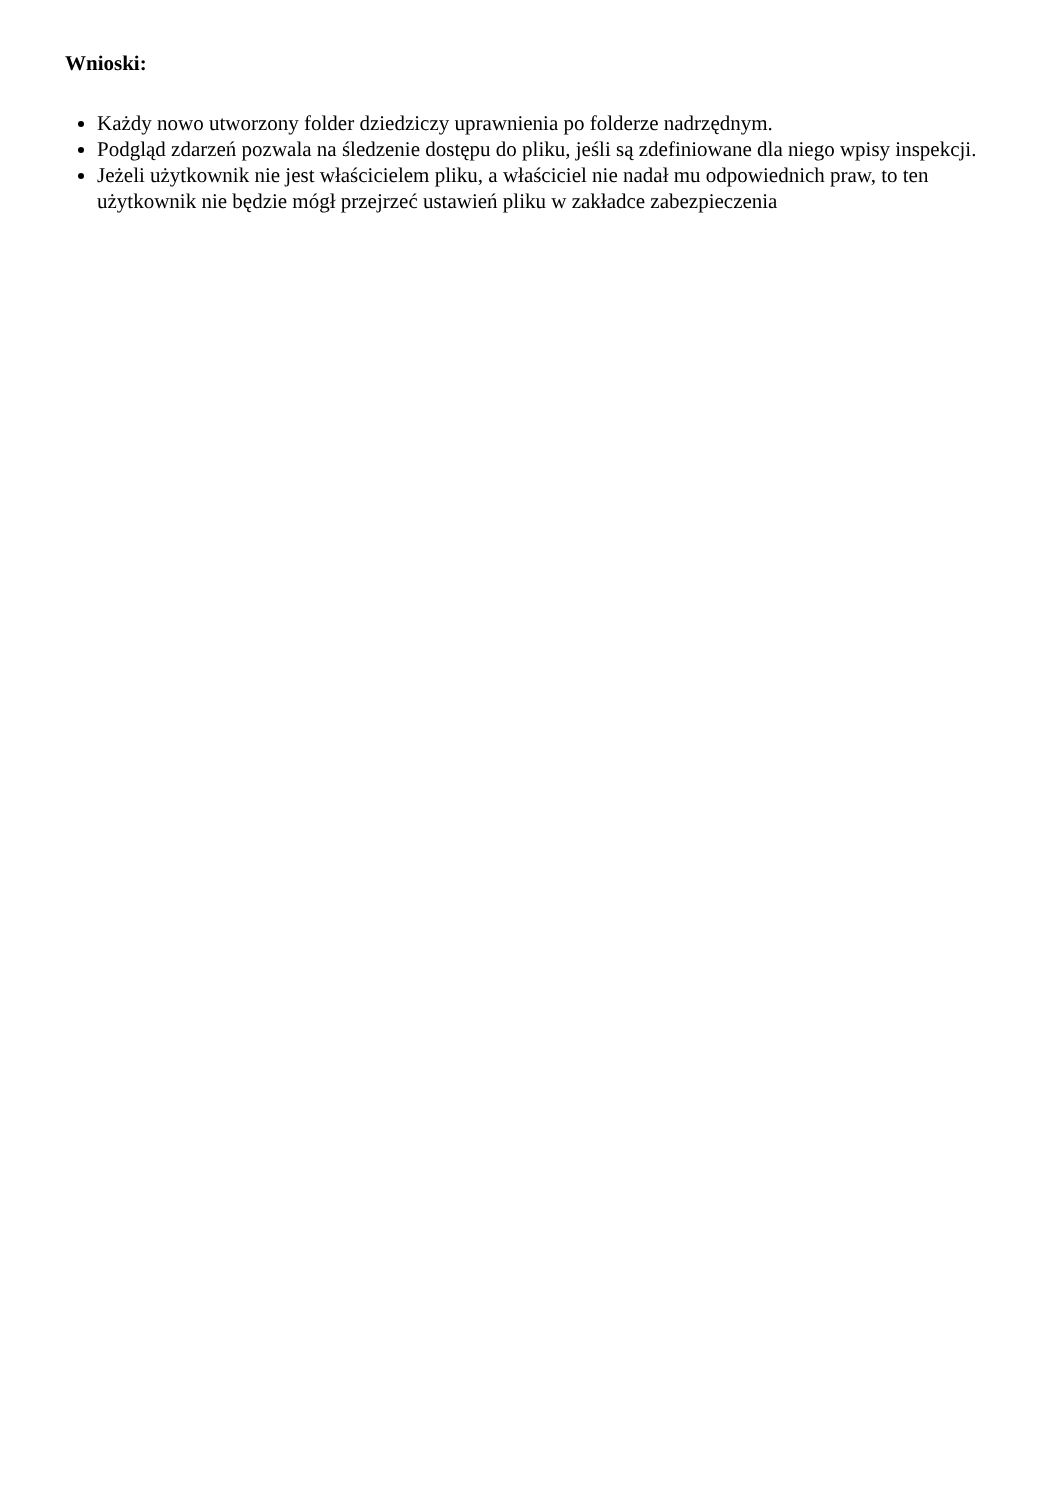Wnioski:
Każdy nowo utworzony folder dziedziczy uprawnienia po folderze nadrzędnym.
Podgląd zdarzeń pozwala na śledzenie dostępu do pliku, jeśli są zdefiniowane dla niego wpisy inspekcji.
Jeżeli użytkownik nie jest właścicielem pliku, a właściciel nie nadał mu odpowiednich praw, to ten użytkownik nie będzie mógł przejrzeć ustawień pliku w zakładce zabezpieczenia